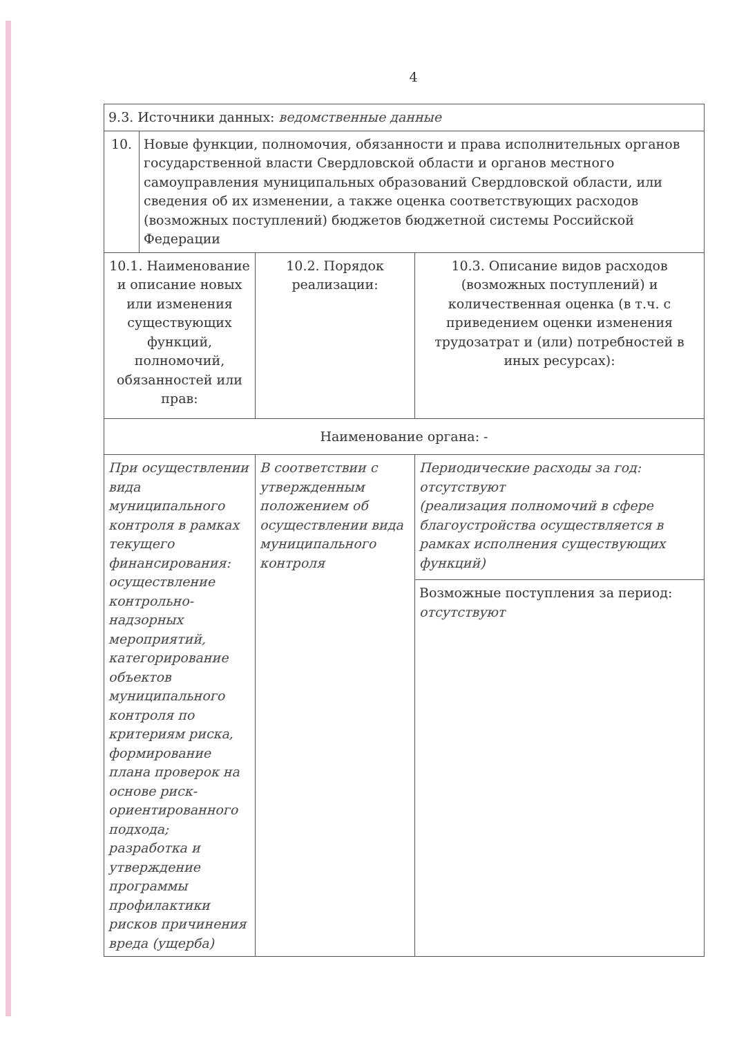4
| 9.3. Источники данных: ведомственные данные | | |
| / 10. / Новые функции, полномочия, обязанности и права исполнительных органов государственной власти Свердловской области и органов местного самоуправления муниципальных образований Свердловской области, или сведения об их изменении, а также оценка соответствующих расходов (возможных поступлений) бюджетов бюджетной системы Российской Федерации / | | |
| 10.1. Наименование и описание новых или изменения существующих функций, полномочий, обязанностей или прав: | 10.2. Порядок реализации: | 10.3. Описание видов расходов (возможных поступлений) и количественная оценка (в т.ч. с приведением оценки изменения трудозатрат и (или) потребностей в иных ресурсах): |
| Наименование органа: - | | |
| При осуществлении вида муниципального контроля в рамках текущего финансирования: осуществление контрольно-надзорных мероприятий, категорирование объектов муниципального контроля по критериям риска, формирование плана проверок на основе риск-ориентированного подхода; разработка и утверждение программы профилактики рисков причинения вреда (ущерба) | В соответствии с утвержденным положением об осуществлении вида муниципального контроля | Периодические расходы за год: отсутствуют (реализация полномочий в сфере благоустройства осуществляется в рамках исполнения существующих функций) |
| | | Возможные поступления за период: отсутствуют |